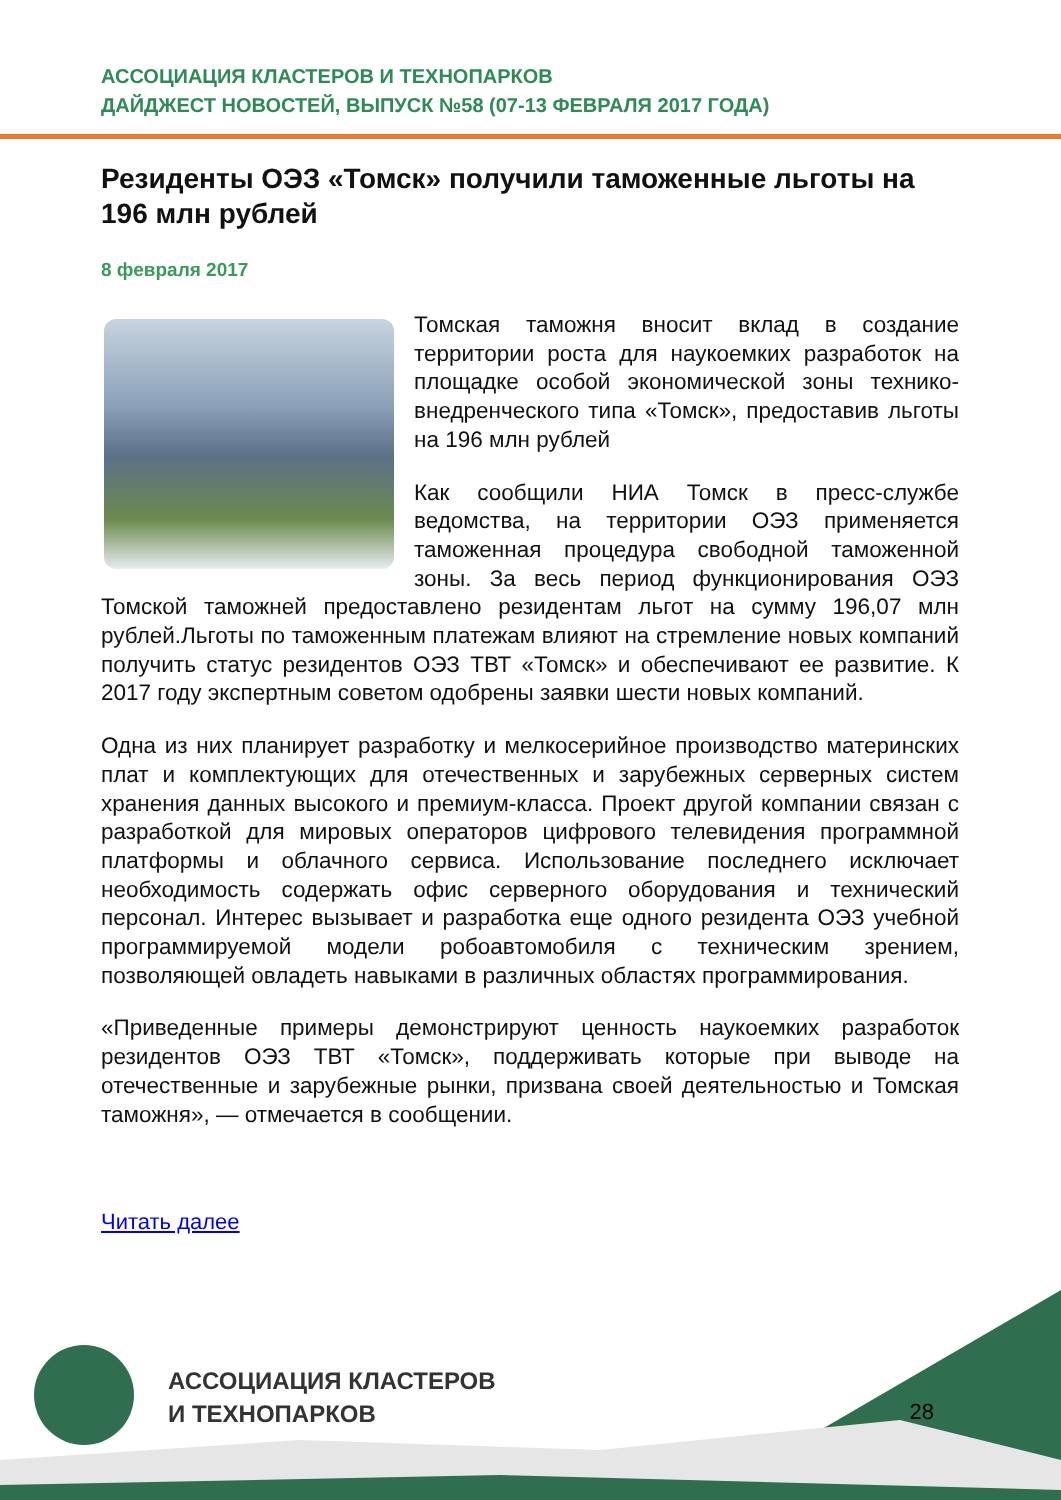АССОЦИАЦИЯ КЛАСТЕРОВ И ТЕХНОПАРКОВ
ДАЙДЖЕСТ НОВОСТЕЙ, ВЫПУСК №58 (07-13 ФЕВРАЛЯ 2017 ГОДА)
Резиденты ОЭЗ «Томск» получили таможенные льготы на 196 млн рублей
8 февраля 2017
Томская таможня вносит вклад в создание территории роста для наукоемких разработок на площадке особой экономической зоны технико-внедренческого типа «Томск», предоставив льготы на 196 млн рублей
Как сообщили НИА Томск в пресс-службе ведомства, на территории ОЭЗ применяется таможенная процедура свободной таможенной зоны. За весь период функционирования ОЭЗ Томской таможней предоставлено резидентам льгот на сумму 196,07 млн рублей.Льготы по таможенным платежам влияют на стремление новых компаний получить статус резидентов ОЭЗ ТВТ «Томск» и обеспечивают ее развитие. К 2017 году экспертным советом одобрены заявки шести новых компаний.
Одна из них планирует разработку и мелкосерийное производство материнских плат и комплектующих для отечественных и зарубежных серверных систем хранения данных высокого и премиум-класса. Проект другой компании связан с разработкой для мировых операторов цифрового телевидения программной платформы и облачного сервиса. Использование последнего исключает необходимость содержать офис серверного оборудования и технический персонал. Интерес вызывает и разработка еще одного резидента ОЭЗ учебной программируемой модели робоавтомобиля с техническим зрением, позволяющей овладеть навыками в различных областях программирования.
«Приведенные примеры демонстрируют ценность наукоемких разработок резидентов ОЭЗ ТВТ «Томск», поддерживать которые при выводе на отечественные и зарубежные рынки, призвана своей деятельностью и Томская таможня», — отмечается в сообщении.
Читать далее
АССОЦИАЦИЯ КЛАСТЕРОВ
И ТЕХНОПАРКОВ
28